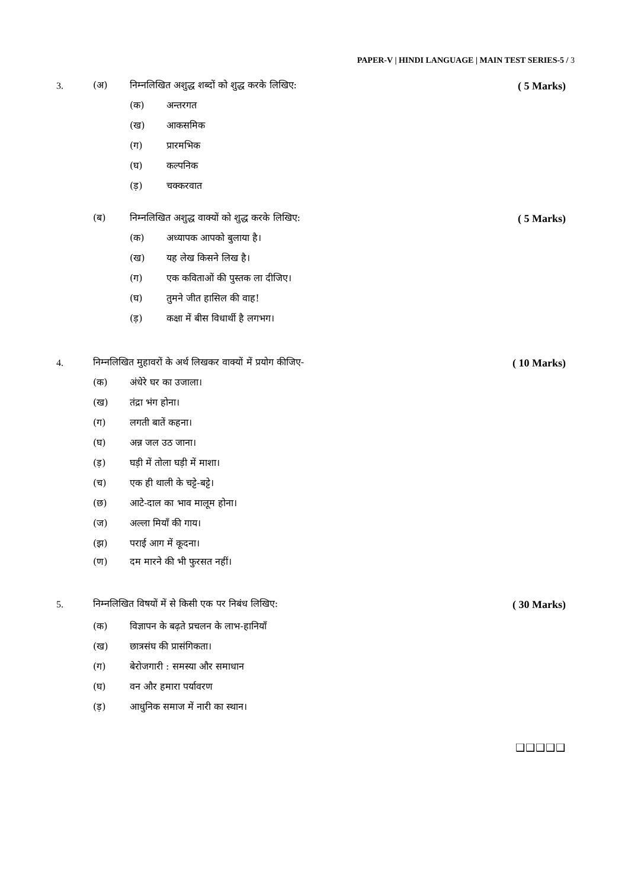PAPER-V | HINDI LANGUAGE | MAIN TEST SERIES-5 / 3
3. (अ) निम्नलिखित अशुद्ध शब्दों को शुद्ध करके लिखिए: ( 5 Marks)
(क) अन्तरगत
(ख) आकसमिक
(ग) प्रारमभिक
(घ) कल्पनिक
(ड़) चक्करवात
(ब) निम्नलिखित अशुद्ध वाक्यों को शुद्ध करके लिखिए: ( 5 Marks)
(क) अध्यापक आपको बुलाया है।
(ख) यह लेख किसने लिख है।
(ग) एक कविताओं की पुस्तक ला दीजिए।
(घ) तुमने जीत हासिल की वाह!
(ड़) कक्षा में बीस विधार्थी है लगभग।
4. निम्नलिखित मुहावरों के अर्थ लिखकर वाक्यों में प्रयोग कीजिए- ( 10 Marks)
(क) अंधेरे घर का उजाला।
(ख) तंद्रा भंग होना।
(ग) लगती बातें कहना।
(घ) अन्न जल उठ जाना।
(ड़) घड़ी में तोला घड़ी में माशा।
(च) एक ही थाली के चट्टे-बट्टे।
(छ) आटे-दाल का भाव मालूम होना।
(ज) अल्ला मियाँ की गाय।
(झ) पराई आग में कूदना।
(ण) दम मारने की भी फुरसत नहीं।
5. निम्नलिखित विषयों में से किसी एक पर निबंध लिखिए: ( 30 Marks)
(क) विज्ञापन के बढ़ते प्रचलन के लाभ-हानियाँ
(ख) छात्रसंघ की प्रासंगिकता।
(ग) बेरोजगारी : समस्या और समाधान
(घ) वन और हमारा पर्यावरण
(ड़) आधुनिक समाज में नारी का स्थान।
❑❑❑❑❑